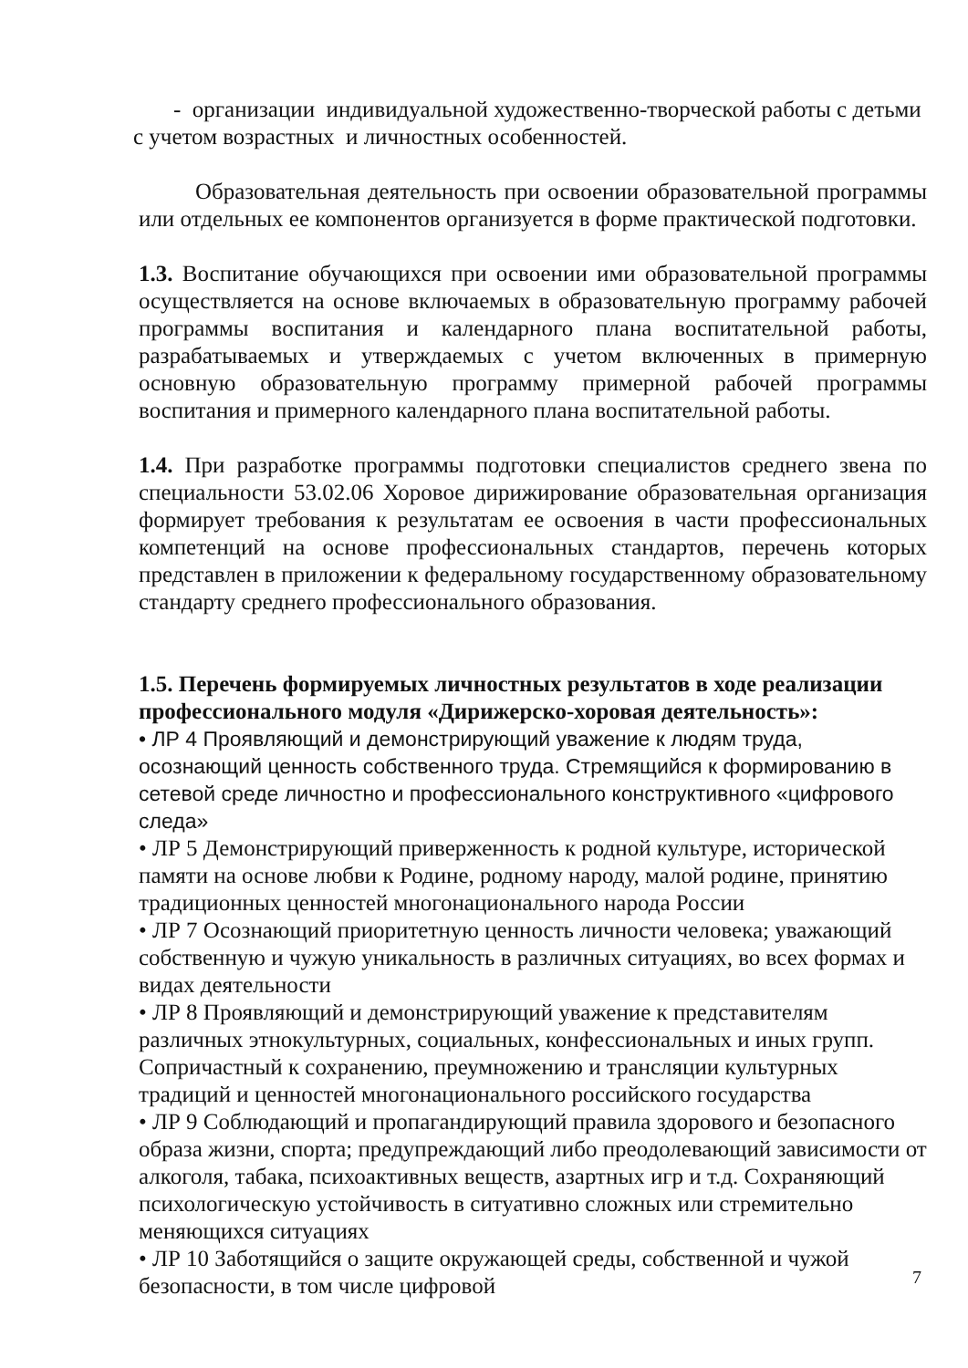- организации индивидуальной художественно-творческой работы с детьми
с учетом возрастных и личностных особенностей.
Образовательная деятельность при освоении образовательной программы или отдельных ее компонентов организуется в форме практической подготовки.
1.3. Воспитание обучающихся при освоении ими образовательной программы осуществляется на основе включаемых в образовательную программу рабочей программы воспитания и календарного плана воспитательной работы, разрабатываемых и утверждаемых с учетом включенных в примерную основную образовательную программу примерной рабочей программы воспитания и примерного календарного плана воспитательной работы.
1.4. При разработке программы подготовки специалистов среднего звена по специальности 53.02.06 Хоровое дирижирование образовательная организация формирует требования к результатам ее освоения в части профессиональных компетенций на основе профессиональных стандартов, перечень которых представлен в приложении к федеральному государственному образовательному стандарту среднего профессионального образования.
1.5. Перечень формируемых личностных результатов в ходе реализации профессионального модуля «Дирижерско-хоровая деятельность»:
• ЛР 4 Проявляющий и демонстрирующий уважение к людям труда, осознающий ценность собственного труда. Стремящийся к формированию в сетевой среде личностно и профессионального конструктивного «цифрового следа»
• ЛР 5 Демонстрирующий приверженность к родной культуре, исторической памяти на основе любви к Родине, родному народу, малой родине, принятию традиционных ценностей многонационального народа России
• ЛР 7 Осознающий приоритетную ценность личности человека; уважающий собственную и чужую уникальность в различных ситуациях, во всех формах и видах деятельности
• ЛР 8 Проявляющий и демонстрирующий уважение к представителям различных этнокультурных, социальных, конфессиональных и иных групп. Сопричастный к сохранению, преумножению и трансляции культурных традиций и ценностей многонационального российского государства
• ЛР 9 Соблюдающий и пропагандирующий правила здорового и безопасного образа жизни, спорта; предупреждающий либо преодолевающий зависимости от алкоголя, табака, психоактивных веществ, азартных игр и т.д. Сохраняющий психологическую устойчивость в ситуативно сложных или стремительно меняющихся ситуациях
• ЛР 10 Заботящийся о защите окружающей среды, собственной и чужой безопасности, в том числе цифровой
7